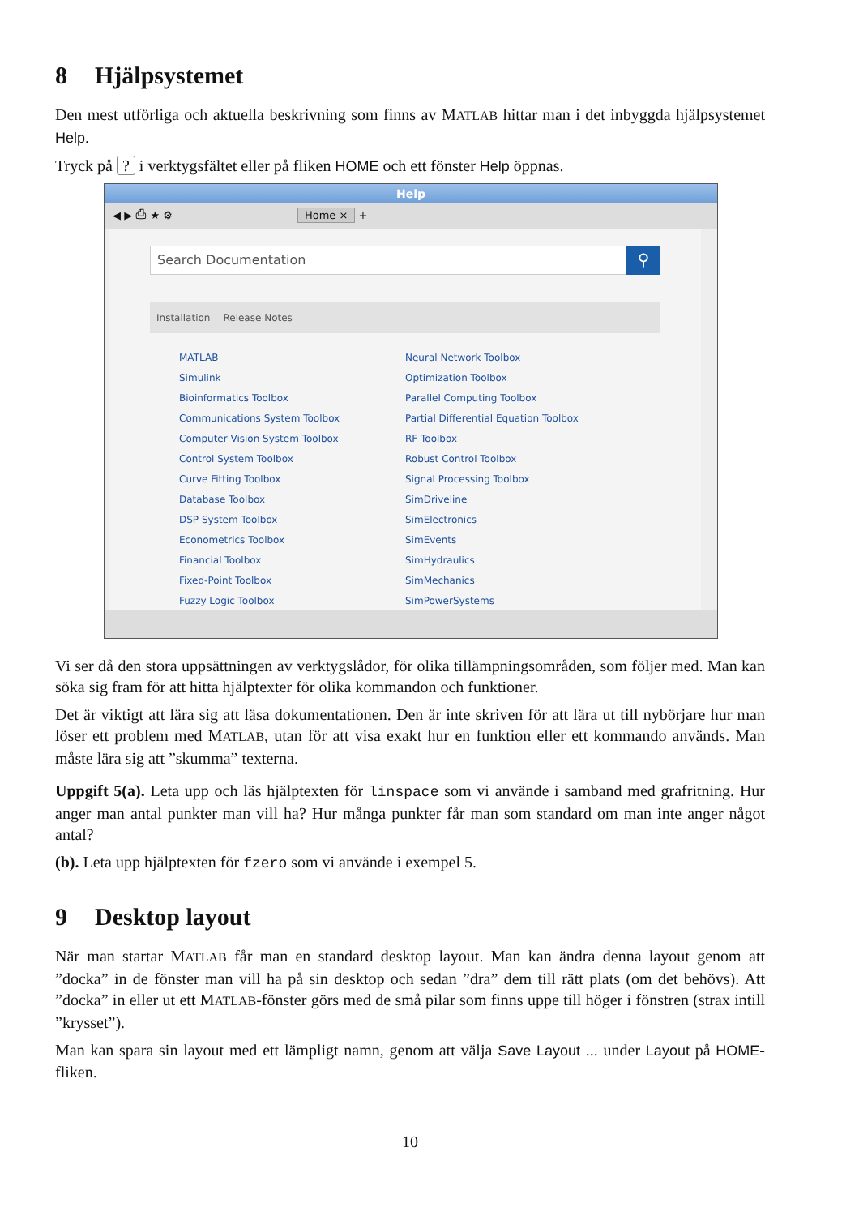8 Hjälpsystemet
Den mest utförliga och aktuella beskrivning som finns av MATLAB hittar man i det inbyggda hjälpsystemet Help.
Tryck på ? i verktygsfältet eller på fliken HOME och ett fönster Help öppnas.
Help
◀ ▶ ⎙ ★ ⚙ Home × +
Search Documentation
⚲
Installation Release Notes
MATLAB
Simulink
Bioinformatics Toolbox
Communications System Toolbox
Computer Vision System Toolbox
Control System Toolbox
Curve Fitting Toolbox
Database Toolbox
DSP System Toolbox
Econometrics Toolbox
Financial Toolbox
Fixed-Point Toolbox
Fuzzy Logic Toolbox
Neural Network Toolbox
Optimization Toolbox
Parallel Computing Toolbox
Partial Differential Equation Toolbox
RF Toolbox
Robust Control Toolbox
Signal Processing Toolbox
SimDriveline
SimElectronics
SimEvents
SimHydraulics
SimMechanics
SimPowerSystems
Vi ser då den stora uppsättningen av verktygslådor, för olika tillämpningsområden, som följer med. Man kan söka sig fram för att hitta hjälptexter för olika kommandon och funktioner.
Det är viktigt att lära sig att läsa dokumentationen. Den är inte skriven för att lära ut till nybörjare hur man löser ett problem med MATLAB, utan för att visa exakt hur en funktion eller ett kommando används. Man måste lära sig att ”skumma” texterna.
Uppgift 5(a). Leta upp och läs hjälptexten för linspace som vi använde i samband med grafritning. Hur anger man antal punkter man vill ha? Hur många punkter får man som standard om man inte anger något antal?
(b). Leta upp hjälptexten för fzero som vi använde i exempel 5.
9 Desktop layout
När man startar MATLAB får man en standard desktop layout. Man kan ändra denna layout genom att ”docka” in de fönster man vill ha på sin desktop och sedan ”dra” dem till rätt plats (om det behövs). Att ”docka” in eller ut ett MATLAB-fönster görs med de små pilar som finns uppe till höger i fönstren (strax intill ”krysset”).
Man kan spara sin layout med ett lämpligt namn, genom att välja Save Layout ... under Layout på HOME-fliken.
10